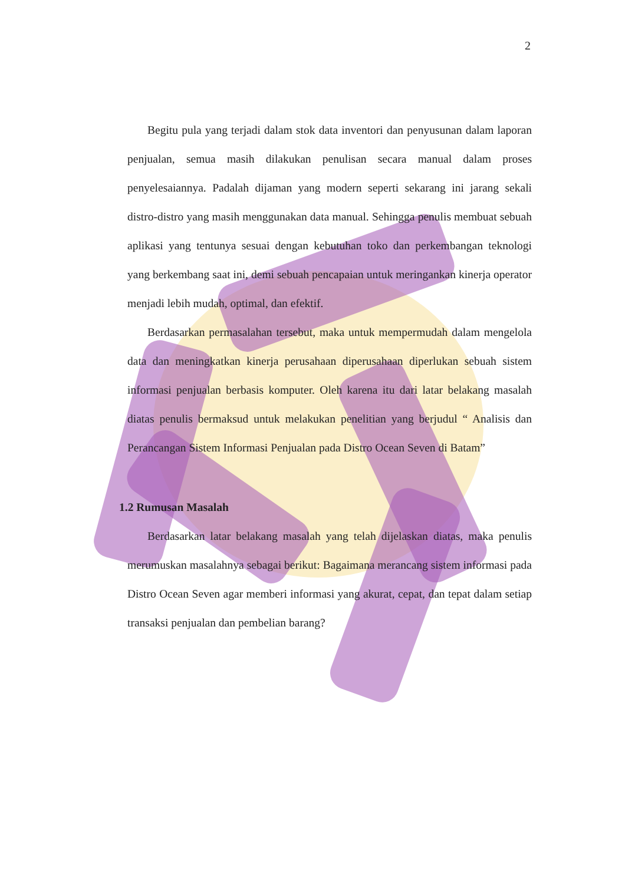2
Begitu pula yang terjadi dalam stok data inventori dan penyusunan dalam laporan penjualan, semua masih dilakukan penulisan secara manual dalam proses penyelesaiannya. Padalah dijaman yang modern seperti sekarang ini jarang sekali distro-distro yang masih menggunakan data manual. Sehingga penulis membuat sebuah aplikasi yang tentunya sesuai dengan kebutuhan toko dan perkembangan teknologi yang berkembang saat ini, demi sebuah pencapaian untuk meringankan kinerja operator menjadi lebih mudah, optimal, dan efektif.
Berdasarkan permasalahan tersebut, maka untuk mempermudah dalam mengelola data dan meningkatkan kinerja perusahaan diperusahaan diperlukan sebuah sistem informasi penjualan berbasis komputer. Oleh karena itu dari latar belakang masalah diatas penulis bermaksud untuk melakukan penelitian yang berjudul “ Analisis dan Perancangan Sistem Informasi Penjualan pada Distro Ocean Seven di Batam”
1.2 Rumusan Masalah
Berdasarkan latar belakang masalah yang telah dijelaskan diatas, maka penulis merumuskan masalahnya sebagai berikut: Bagaimana merancang sistem informasi pada Distro Ocean Seven agar memberi informasi yang akurat, cepat, dan tepat dalam setiap transaksi penjualan dan pembelian barang?